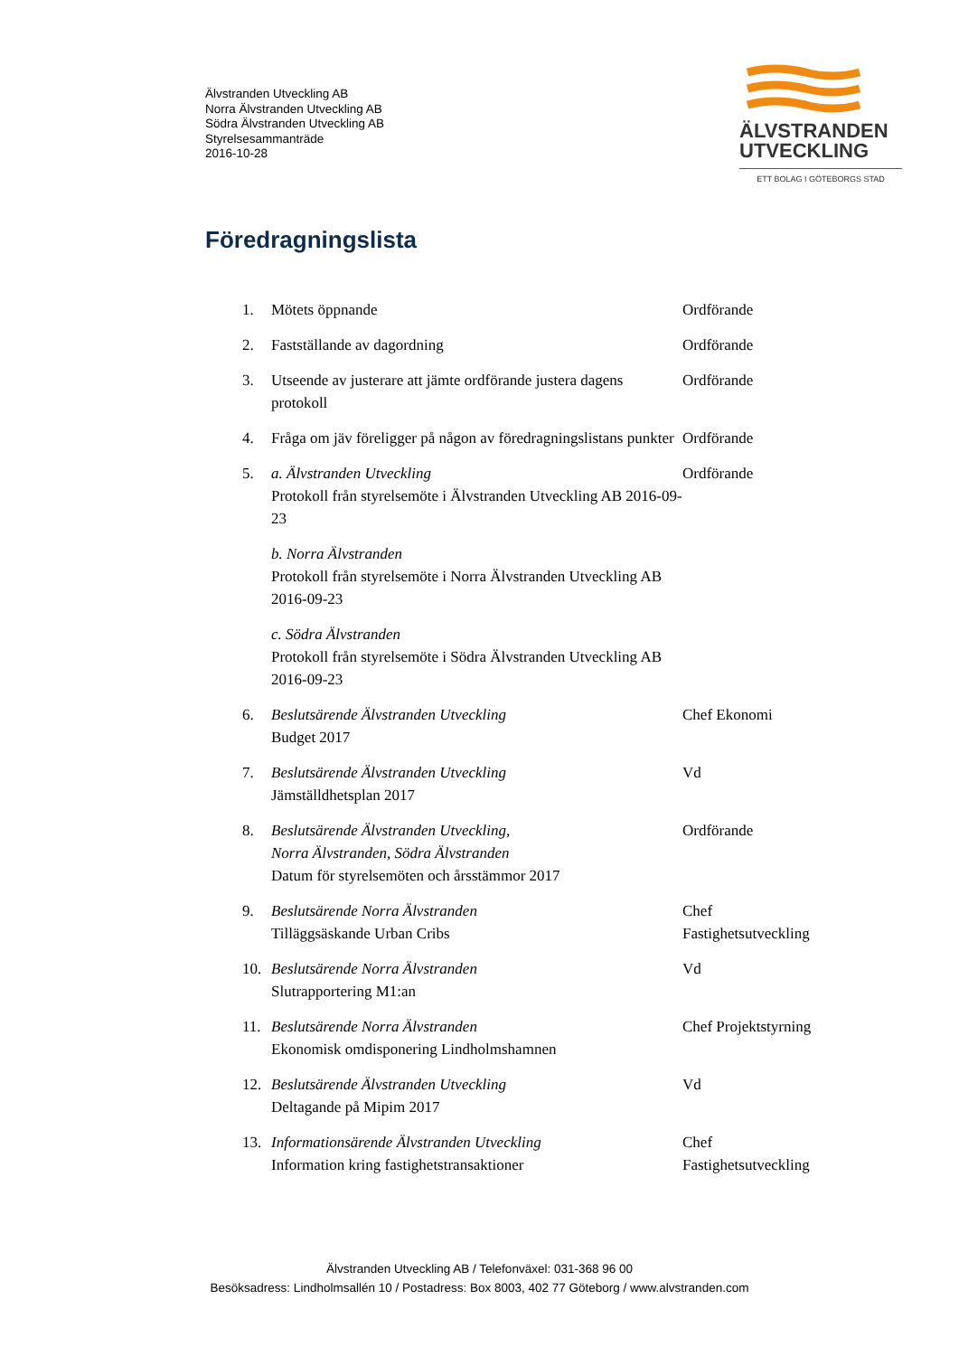Älvstranden Utveckling AB
Norra Älvstranden Utveckling AB
Södra Älvstranden Utveckling AB
Styrelsesammanträde
2016-10-28
ÄLVSTRANDEN
UTVECKLING
ETT BOLAG I GÖTEBORGS STAD
Föredragningslista
1. Mötets öppnande Ordförande
2. Fastställande av dagordning Ordförande
3. Utseende av justerare att jämte ordförande justera dagens protokoll
Ordförande
4. Fråga om jäv föreligger på någon av föredragningslistans punkter
Ordförande
5. a. Älvstranden Utveckling
Protokoll från styrelsemöte i Älvstranden Utveckling AB 2016-09-23
b. Norra Älvstranden
Protokoll från styrelsemöte i Norra Älvstranden Utveckling AB 2016-09-23
c. Södra Älvstranden
Protokoll från styrelsemöte i Södra Älvstranden Utveckling AB 2016-09-23
Ordförande
6. Beslutsärende Älvstranden Utveckling
Budget 2017
Chef Ekonomi
7. Beslutsärende Älvstranden Utveckling
Jämställdhetsplan 2017
Vd
8. Beslutsärende Älvstranden Utveckling,
Norra Älvstranden, Södra Älvstranden
Datum för styrelsemöten och årsstämmor 2017
Ordförande
9. Beslutsärende Norra Älvstranden
Tilläggsäskande Urban Cribs
Chef Fastighetsutveckling
10. Beslutsärende Norra Älvstranden
Slutrapportering M1:an
Vd
11. Beslutsärende Norra Älvstranden
Ekonomisk omdisponering Lindholmshamnen
Chef Projektstyrning
12. Beslutsärende Älvstranden Utveckling
Deltagande på Mipim 2017
Vd
13. Informationsärende Älvstranden Utveckling
Information kring fastighetstransaktioner
Chef Fastighetsutveckling
Älvstranden Utveckling AB / Telefonväxel: 031-368 96 00
Besöksadress: Lindholmsallén 10 / Postadress: Box 8003, 402 77 Göteborg / www.alvstranden.com